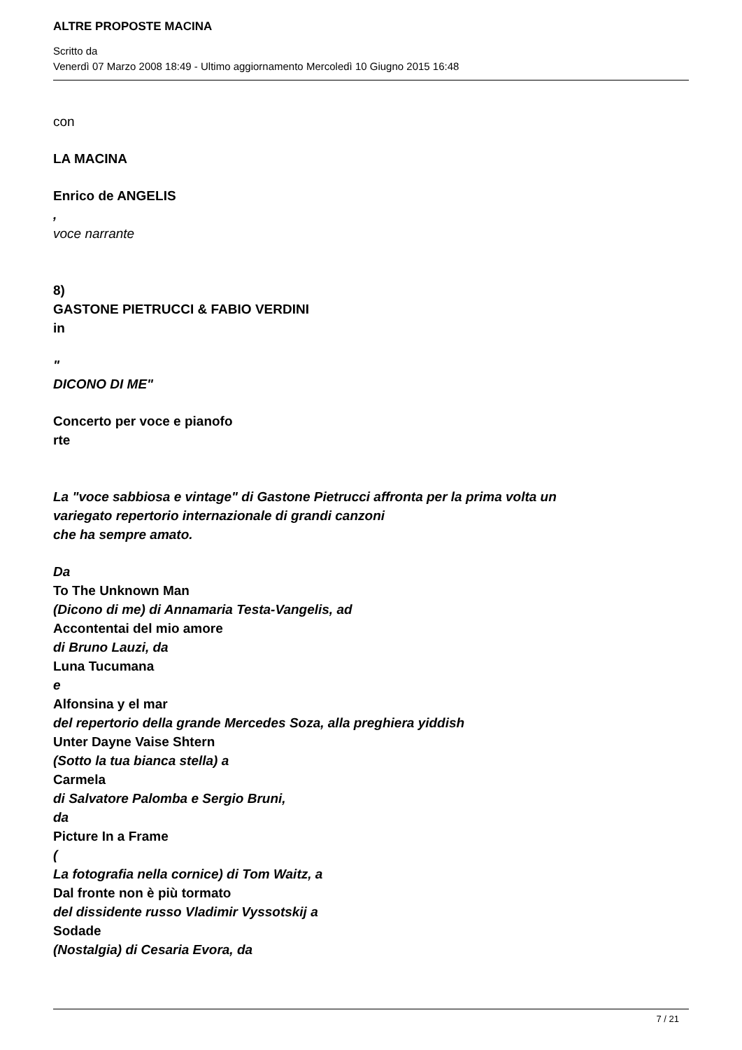ALTRE PROPOSTE MACINA
Scritto da
Venerdì 07 Marzo 2008 18:49 - Ultimo aggiornamento Mercoledì 10 Giugno 2015 16:48
con
LA MACINA
Enrico de ANGELIS
,
voce narrante
8)
GASTONE PIETRUCCI & FABIO VERDINI
in
"
DICONO DI ME"
Concerto per voce e pianofo
rte
La "voce sabbiosa e vintage" di Gastone Pietrucci affronta per la prima volta un
variegato repertorio internazionale di grandi canzoni
che ha sempre amato.
Da
To The Unknown Man
(Dicono di me) di Annamaria Testa-Vangelis, ad
Accontentai del mio amore
di Bruno Lauzi, da
Luna Tucumana
e
Alfonsina y el mar
del repertorio della grande Mercedes Soza, alla preghiera yiddish
Unter Dayne Vaise Shtern
(Sotto la tua bianca stella) a
Carmela
di Salvatore Palomba e Sergio Bruni,
da
Picture In a Frame
(
La fotografia nella cornice) di Tom Waitz, a
Dal fronte non è più tormato
del dissidente russo Vladimir Vyssotskij a
Sodade
(Nostalgia) di Cesaria Evora, da
7 / 21